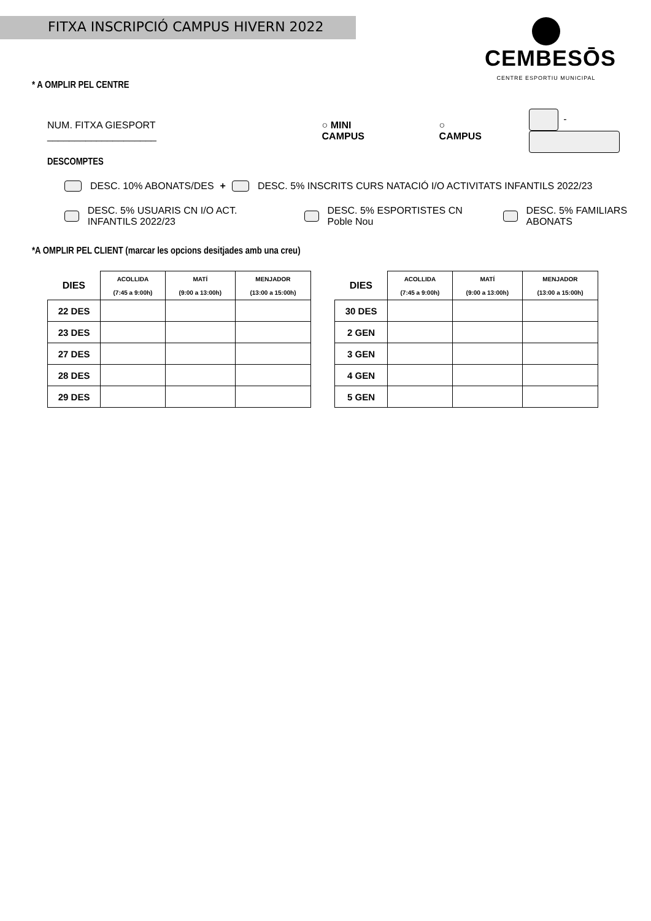FITXA INSCRIPCIÓ CAMPUS HIVERN 2022
CEMBESŌS
CENTRE ESPORTIU MUNICIPAL
* A OMPLIR PEL CENTRE
NUM. FITXA GIESPORT ____________________ ○ MINI CAMPUS ○ CAMPUS -
DESCOMPTES
DESC. 10% ABONATS/DES + DESC. 5% INSCRITS CURS NATACIÓ I/O ACTIVITATS INFANTILS 2022/23
DESC. 5% USUARIS CN I/O ACT. INFANTILS 2022/23 DESC. 5% ESPORTISTES CN Poble Nou DESC. 5% FAMILIARS ABONATS
*A OMPLIR PEL CLIENT (marcar les opcions desitjades amb una creu)
| DIES | ACOLLIDA (7:45 a 9:00h) | MATÍ (9:00 a 13:00h) | MENJADOR (13:00 a 15:00h) |
| --- | --- | --- | --- |
| 22 DES | | | |
| 23 DES | | | |
| 27 DES | | | |
| 28 DES | | | |
| 29 DES | | | |
| DIES | ACOLLIDA (7:45 a 9:00h) | MATÍ (9:00 a 13:00h) | MENJADOR (13:00 a 15:00h) |
| --- | --- | --- | --- |
| 30 DES | | | |
| 2 GEN | | | |
| 3 GEN | | | |
| 4 GEN | | | |
| 5 GEN | | | |